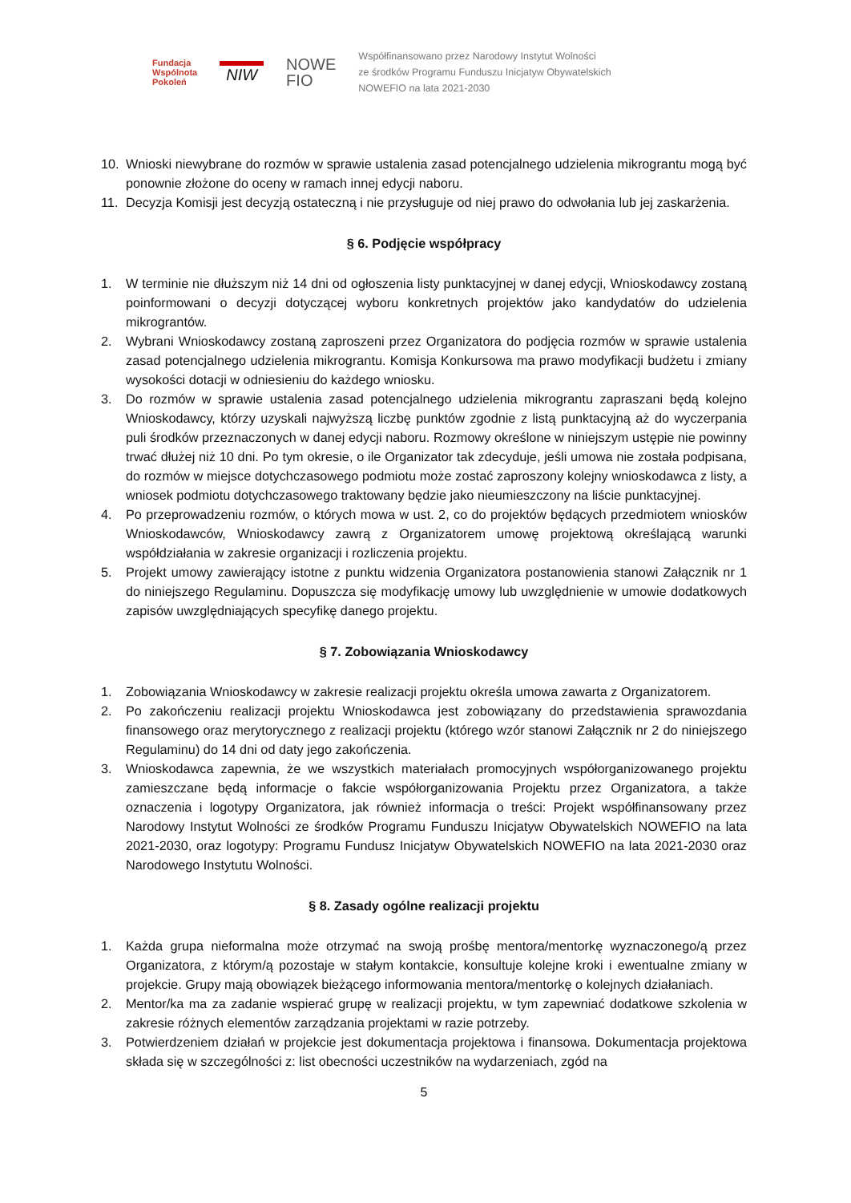Fundacja
Wspólnota
Pokoleń
NIW
NOWE
FIO
Współfinansowano przez Narodowy Instytut Wolności
ze środków Programu Funduszu Inicjatyw Obywatelskich
NOWEFIO na lata 2021-2030
10. Wnioski niewybrane do rozmów w sprawie ustalenia zasad potencjalnego udzielenia mikrograntu mogą być ponownie złożone do oceny w ramach innej edycji naboru.
11. Decyzja Komisji jest decyzją ostateczną i nie przysługuje od niej prawo do odwołania lub jej zaskarżenia.
§ 6. Podjęcie współpracy
1. W terminie nie dłuższym niż 14 dni od ogłoszenia listy punktacyjnej w danej edycji, Wnioskodawcy zostaną poinformowani o decyzji dotyczącej wyboru konkretnych projektów jako kandydatów do udzielenia mikrograntów.
2. Wybrani Wnioskodawcy zostaną zaproszeni przez Organizatora do podjęcia rozmów w sprawie ustalenia zasad potencjalnego udzielenia mikrograntu. Komisja Konkursowa ma prawo modyfikacji budżetu i zmiany wysokości dotacji w odniesieniu do każdego wniosku.
3. Do rozmów w sprawie ustalenia zasad potencjalnego udzielenia mikrograntu zapraszani będą kolejno Wnioskodawcy, którzy uzyskali najwyższą liczbę punktów zgodnie z listą punktacyjną aż do wyczerpania puli środków przeznaczonych w danej edycji naboru. Rozmowy określone w niniejszym ustępie nie powinny trwać dłużej niż 10 dni. Po tym okresie, o ile Organizator tak zdecyduje, jeśli umowa nie została podpisana, do rozmów w miejsce dotychczasowego podmiotu może zostać zaproszony kolejny wnioskodawca z listy, a wniosek podmiotu dotychczasowego traktowany będzie jako nieumieszczony na liście punktacyjnej.
4. Po przeprowadzeniu rozmów, o których mowa w ust. 2, co do projektów będących przedmiotem wniosków Wnioskodawców, Wnioskodawcy zawrą z Organizatorem umowę projektową określającą warunki współdziałania w zakresie organizacji i rozliczenia projektu.
5. Projekt umowy zawierający istotne z punktu widzenia Organizatora postanowienia stanowi Załącznik nr 1 do niniejszego Regulaminu. Dopuszcza się modyfikację umowy lub uwzględnienie w umowie dodatkowych zapisów uwzględniających specyfikę danego projektu.
§ 7. Zobowiązania Wnioskodawcy
1. Zobowiązania Wnioskodawcy w zakresie realizacji projektu określa umowa zawarta z Organizatorem.
2. Po zakończeniu realizacji projektu Wnioskodawca jest zobowiązany do przedstawienia sprawozdania finansowego oraz merytorycznego z realizacji projektu (którego wzór stanowi Załącznik nr 2 do niniejszego Regulaminu) do 14 dni od daty jego zakończenia.
3. Wnioskodawca zapewnia, że we wszystkich materiałach promocyjnych współorganizowanego projektu zamieszczane będą informacje o fakcie współorganizowania Projektu przez Organizatora, a także oznaczenia i logotypy Organizatora, jak również informacja o treści: Projekt współfinansowany przez Narodowy Instytut Wolności ze środków Programu Funduszu Inicjatyw Obywatelskich NOWEFIO na lata 2021-2030, oraz logotypy: Programu Fundusz Inicjatyw Obywatelskich NOWEFIO na lata 2021-2030 oraz Narodowego Instytutu Wolności.
§ 8. Zasady ogólne realizacji projektu
1. Każda grupa nieformalna może otrzymać na swoją prośbę mentora/mentorkę wyznaczonego/ą przez Organizatora, z którym/ą pozostaje w stałym kontakcie, konsultuje kolejne kroki i ewentualne zmiany w projekcie. Grupy mają obowiązek bieżącego informowania mentora/mentorkę o kolejnych działaniach.
2. Mentor/ka ma za zadanie wspierać grupę w realizacji projektu, w tym zapewniać dodatkowe szkolenia w zakresie różnych elementów zarządzania projektami w razie potrzeby.
3. Potwierdzeniem działań w projekcie jest dokumentacja projektowa i finansowa. Dokumentacja projektowa składa się w szczególności z: list obecności uczestników na wydarzeniach, zgód na
5